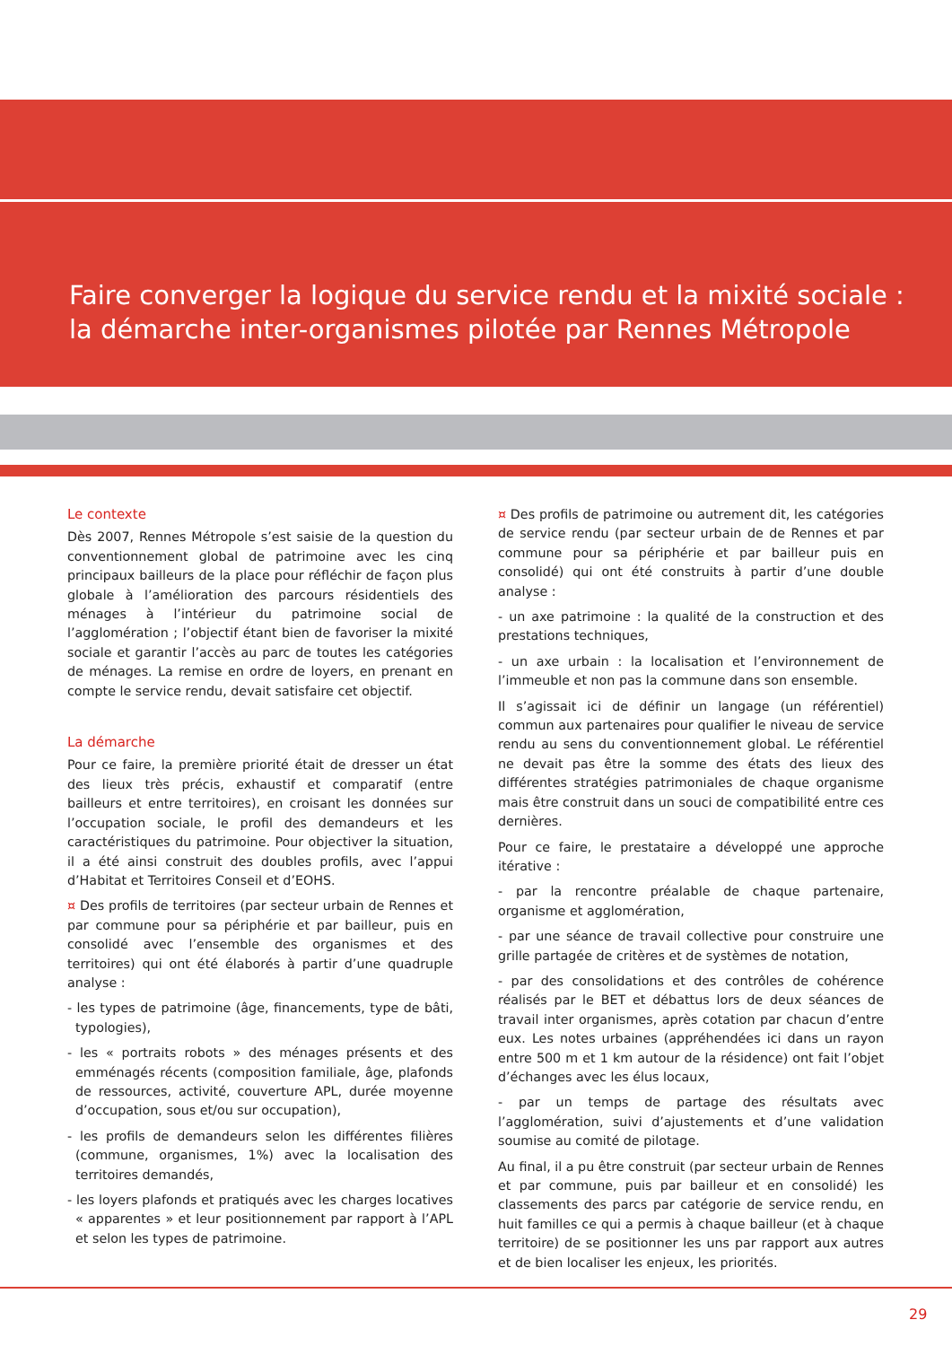Faire converger la logique du service rendu et la mixité sociale :
la démarche inter-organismes pilotée par Rennes Métropole
Le contexte
Dès 2007, Rennes Métropole s’est saisie de la question du conventionnement global de patrimoine avec les cinq principaux bailleurs de la place pour réfléchir de façon plus globale à l’amélioration des parcours résidentiels des ménages à l’intérieur du patrimoine social de l’agglomération ; l’objectif étant bien de favoriser la mixité sociale et garantir l’accès au parc de toutes les catégories de ménages. La remise en ordre de loyers, en prenant en compte le service rendu, devait satisfaire cet objectif.
La démarche
Pour ce faire, la première priorité était de dresser un état des lieux très précis, exhaustif et comparatif (entre bailleurs et entre territoires), en croisant les données sur l’occupation sociale, le profil des demandeurs et les caractéristiques du patrimoine. Pour objectiver la situation, il a été ainsi construit des doubles profils, avec l’appui d’Habitat et Territoires Conseil et d’EOHS.
¤ Des profils de territoires (par secteur urbain de Rennes et par commune pour sa périphérie et par bailleur, puis en consolidé avec l’ensemble des organismes et des territoires) qui ont été élaborés à partir d’une quadruple analyse :
- les types de patrimoine (âge, financements, type de bâti, typologies),
- les « portraits robots » des ménages présents et des emménagés récents (composition familiale, âge, plafonds de ressources, activité, couverture APL, durée moyenne d’occupation, sous et/ou sur occupation),
- les profils de demandeurs selon les différentes filières (commune, organismes, 1%) avec la localisation des territoires demandés,
- les loyers plafonds et pratiqués avec les charges locatives « apparentes » et leur positionnement par rapport à l’APL et selon les types de patrimoine.
¤ Des profils de patrimoine ou autrement dit, les catégories de service rendu (par secteur urbain de de Rennes et par commune pour sa périphérie et par bailleur puis en consolidé) qui ont été construits à partir d’une double analyse :
- un axe patrimoine : la qualité de la construction et des prestations techniques,
- un axe urbain : la localisation et l’environnement de l’immeuble et non pas la commune dans son ensemble.
Il s’agissait ici de définir un langage (un référentiel) commun aux partenaires pour qualifier le niveau de service rendu au sens du conventionnement global. Le référentiel ne devait pas être la somme des états des lieux des différentes stratégies patrimoniales de chaque organisme mais être construit dans un souci de compatibilité entre ces dernières.
Pour ce faire, le prestataire a développé une approche itérative :
- par la rencontre préalable de chaque partenaire, organisme et agglomération,
- par une séance de travail collective pour construire une grille partagée de critères et de systèmes de notation,
- par des consolidations et des contrôles de cohérence réalisés par le BET et débattus lors de deux séances de travail inter organismes, après cotation par chacun d’entre eux. Les notes urbaines (appréhendées ici dans un rayon entre 500 m et 1 km autour de la résidence) ont fait l’objet d’échanges avec les élus locaux,
- par un temps de partage des résultats avec l’agglomération, suivi d’ajustements et d’une validation soumise au comité de pilotage.
Au final, il a pu être construit (par secteur urbain de Rennes et par commune, puis par bailleur et en consolidé) les classements des parcs par catégorie de service rendu, en huit familles ce qui a permis à chaque bailleur (et à chaque territoire) de se positionner les uns par rapport aux autres et de bien localiser les enjeux, les priorités.
29